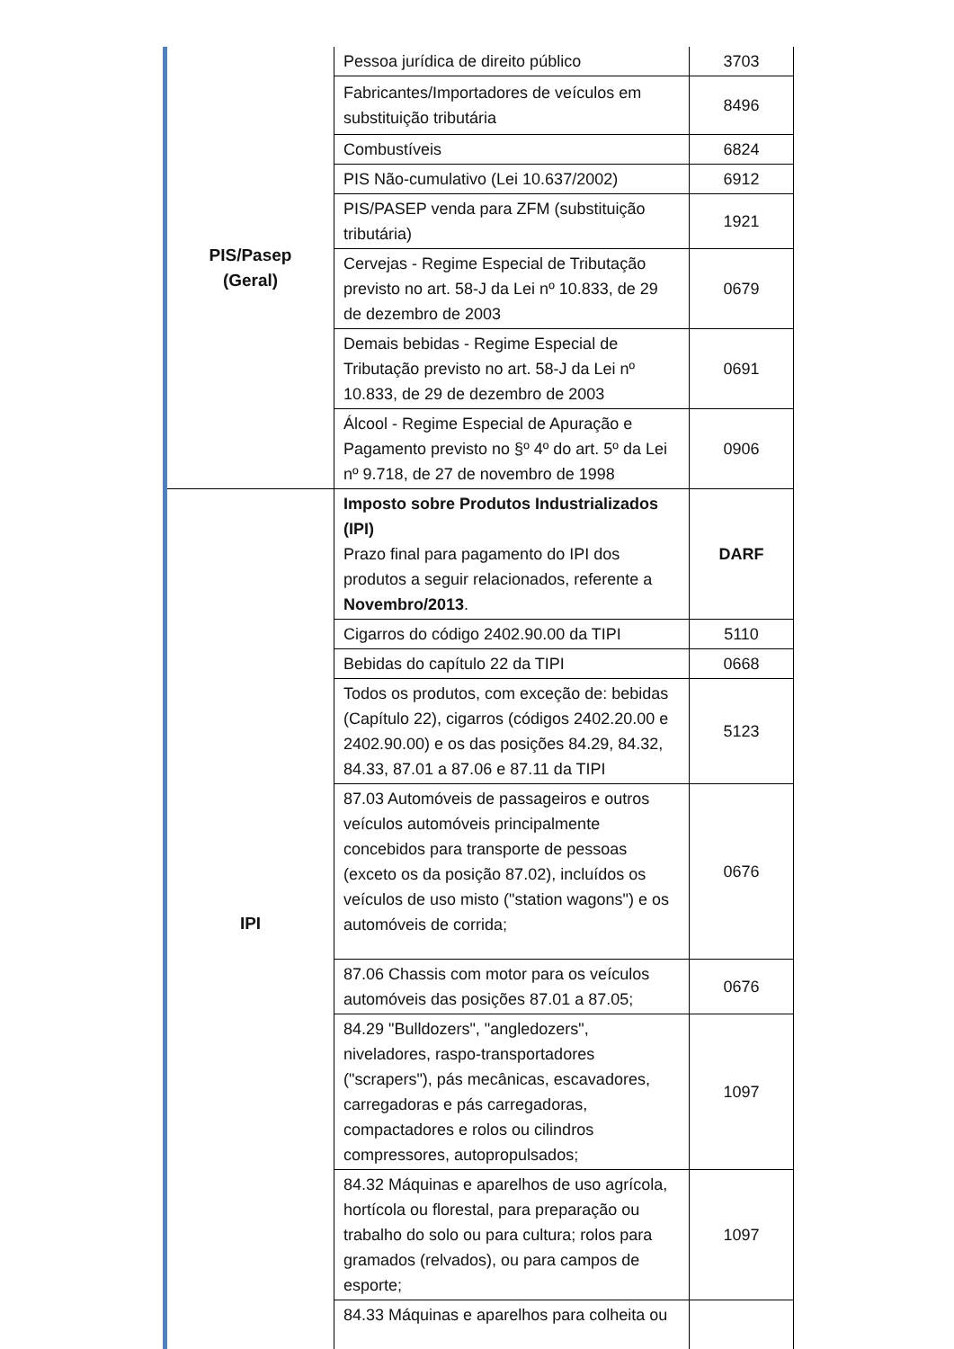| PIS/Pasep (Geral) | Pessoa jurídica de direito público | 3703 |
| | Fabricantes/Importadores de veículos em substituição tributária | 8496 |
| | Combustíveis | 6824 |
| | PIS Não-cumulativo (Lei 10.637/2002) | 6912 |
| | PIS/PASEP venda para ZFM (substituição tributária) | 1921 |
| | Cervejas - Regime Especial de Tributação previsto no art. 58-J da Lei nº 10.833, de 29 de dezembro de 2003 | 0679 |
| | Demais bebidas - Regime Especial de Tributação previsto no art. 58-J da Lei nº 10.833, de 29 de dezembro de 2003 | 0691 |
| | Álcool - Regime Especial de Apuração e Pagamento previsto no §º 4º do art. 5º da Lei nº 9.718, de 27 de novembro de 1998 | 0906 |
| IPI | Imposto sobre Produtos Industrializados (IPI) Prazo final para pagamento do IPI dos produtos a seguir relacionados, referente a Novembro/2013 . | DARF |
| | Cigarros do código 2402.90.00 da TIPI | 5110 |
| | Bebidas do capítulo 22 da TIPI | 0668 |
| | Todos os produtos, com exceção de: bebidas (Capítulo 22), cigarros (códigos 2402.20.00 e 2402.90.00) e os das posições 84.29, 84.32, 84.33, 87.01 a 87.06 e 87.11 da TIPI | 5123 |
| | 87.03 Automóveis de passageiros e outros veículos automóveis principalmente concebidos para transporte de pessoas (exceto os da posição 87.02), incluídos os veículos de uso misto ("station wagons") e os automóveis de corrida; | 0676 |
| | 87.06 Chassis com motor para os veículos automóveis das posições 87.01 a 87.05; | 0676 |
| | 84.29 "Bulldozers", "angledozers", niveladores, raspo-transportadores ("scrapers"), pás mecânicas, escavadores, carregadoras e pás carregadoras, compactadores e rolos ou cilindros compressores, autopropulsados; | 1097 |
| | 84.32 Máquinas e aparelhos de uso agrícola, hortícola ou florestal, para preparação ou trabalho do solo ou para cultura; rolos para gramados (relvados), ou para campos de esporte; | 1097 |
| | 84.33 Máquinas e aparelhos para colheita ou | |